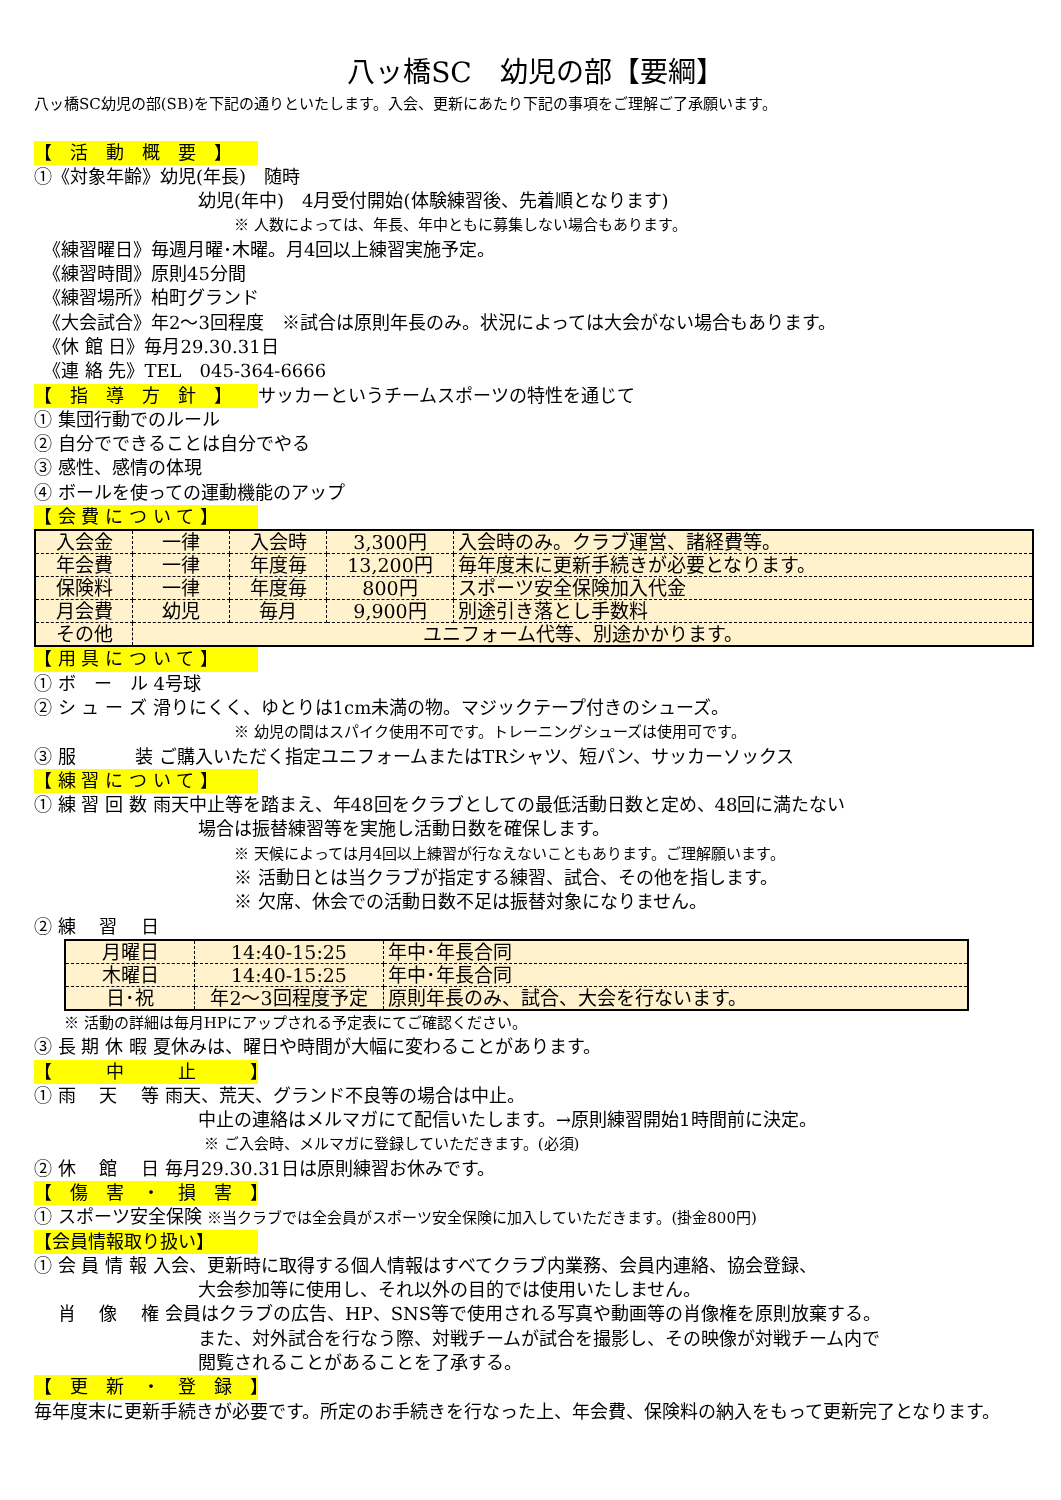八ッ橋SC　幼児の部【要綱】
八ッ橋SC幼児の部(SB)を下記の通りといたします。入会、更新にあたり下記の事項をご理解ご了承願います。
【　活　動　概　要　】
①《対象年齢》幼児(年長)　随時
幼児(年中)　4月受付開始(体験練習後、先着順となります)
※ 人数によっては、年長、年中ともに募集しない場合もあります。
　《練習曜日》毎週月曜･木曜。月4回以上練習実施予定。
　《練習時間》原則45分間
　《練習場所》柏町グランド
　《大会試合》年2～3回程度　※試合は原則年長のみ。状況によっては大会がない場合もあります。
　《休 館 日》毎月29.30.31日
　《連 絡 先》TEL　045-364-6666
【　指　導　方　針　】 サッカーというチームスポーツの特性を通じて
① 集団行動でのルール
② 自分でできることは自分でやる
③ 感性、感情の体現
④ ボールを使っての運動機能のアップ
【 会 費 に つ い て 】
| 入会金 | 一律 | 入会時 | 3,300円 | 入会時のみ。クラブ運営、諸経費等。 |
| 年会費 | 一律 | 年度毎 | 13,200円 | 毎年度末に更新手続きが必要となります。 |
| 保険料 | 一律 | 年度毎 | 800円 | スポーツ安全保険加入代金 |
| 月会費 | 幼児 | 毎月 | 9,900円 | 別途引き落とし手数料 |
| その他 | ユニフォーム代等、別途かかります。 | | | |
【 用 具 に つ い て 】
① ボ　ー　ル 4号球
② シ ュ ー ズ 滑りにくく、ゆとりは1cm未満の物。マジックテープ付きのシューズ。
※ 幼児の間はスパイク使用不可です。トレーニングシューズは使用可です。
③ 服　　　 装 ご購入いただく指定ユニフォームまたはTRシャツ、短パン、サッカーソックス
【 練 習 に つ い て 】
① 練 習 回 数 雨天中止等を踏まえ、年48回をクラブとしての最低活動日数と定め、48回に満たない
場合は振替練習等を実施し活動日数を確保します。
※ 天候によっては月4回以上練習が行なえないこともあります。ご理解願います。
※ 活動日とは当クラブが指定する練習、試合、その他を指します。
※ 欠席、休会での活動日数不足は振替対象になりません。
② 練　 習　 日
| 月曜日 | 14:40-15:25 | 年中･年長合同 |
| 木曜日 | 14:40-15:25 | 年中･年長合同 |
| 日･祝 | 年2～3回程度予定 | 原則年長のみ、試合、大会を行ないます。 |
※ 活動の詳細は毎月HPにアップされる予定表にてご確認ください。
③ 長 期 休 暇 夏休みは、曜日や時間が大幅に変わることがあります。
【　　　中　　　止　　　】
① 雨　 天　 等 雨天、荒天、グランド不良等の場合は中止。
中止の連絡はメルマガにて配信いたします。→原則練習開始1時間前に決定。
※ ご入会時、メルマガに登録していただきます。(必須)
② 休　 館　 日 毎月29.30.31日は原則練習お休みです。
【　傷　害　・　損　害　】
① スポーツ安全保険 ※当クラブでは全会員がスポーツ安全保険に加入していただきます。(掛金800円)
【会員情報取り扱い】
① 会 員 情 報 入会、更新時に取得する個人情報はすべてクラブ内業務、会員内連絡、協会登録、
大会参加等に使用し、それ以外の目的では使用いたしません。
　 肖　 像　 権 会員はクラブの広告、HP、SNS等で使用される写真や動画等の肖像権を原則放棄する。
また、対外試合を行なう際、対戦チームが試合を撮影し、その映像が対戦チーム内で
閲覧されることがあることを了承する。
【　更　新　・　登　録　】
毎年度末に更新手続きが必要です。所定のお手続きを行なった上、年会費、保険料の納入をもって更新完了となります。